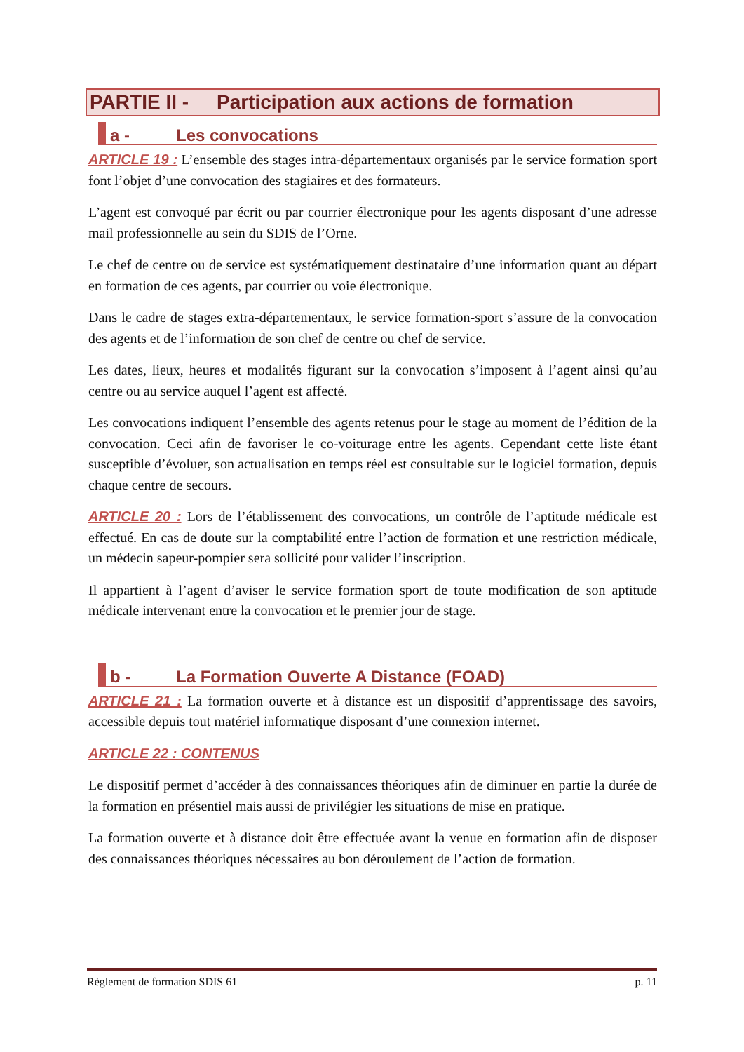PARTIE II - Participation aux actions de formation
a - Les convocations
ARTICLE 19 : L’ensemble des stages intra-départementaux organisés par le service formation sport font l’objet d’une convocation des stagiaires et des formateurs.
L’agent est convoqué par écrit ou par courrier électronique pour les agents disposant d’une adresse mail professionnelle au sein du SDIS de l’Orne.
Le chef de centre ou de service est systématiquement destinataire d’une information quant au départ en formation de ces agents, par courrier ou voie électronique.
Dans le cadre de stages extra-départementaux, le service formation-sport s’assure de la convocation des agents et de l’information de son chef de centre ou chef de service.
Les dates, lieux, heures et modalités figurant sur la convocation s’imposent à l’agent ainsi qu’au centre ou au service auquel l’agent est affecté.
Les convocations indiquent l’ensemble des agents retenus pour le stage au moment de l’édition de la convocation. Ceci afin de favoriser le co-voiturage entre les agents. Cependant cette liste étant susceptible d’évoluer, son actualisation en temps réel est consultable sur le logiciel formation, depuis chaque centre de secours.
ARTICLE 20 : Lors de l’établissement des convocations, un contrôle de l’aptitude médicale est effectué. En cas de doute sur la comptabilité entre l’action de formation et une restriction médicale, un médecin sapeur-pompier sera sollicité pour valider l’inscription.
Il appartient à l’agent d’aviser le service formation sport de toute modification de son aptitude médicale intervenant entre la convocation et le premier jour de stage.
b - La Formation Ouverte A Distance (FOAD)
ARTICLE 21 : La formation ouverte et à distance est un dispositif d’apprentissage des savoirs, accessible depuis tout matériel informatique disposant d’une connexion internet.
ARTICLE 22 : CONTENUS
Le dispositif permet d’accéder à des connaissances théoriques afin de diminuer en partie la durée de la formation en présentiel mais aussi de privilégier les situations de mise en pratique.
La formation ouverte et à distance doit être effectuée avant la venue en formation afin de disposer des connaissances théoriques nécessaires au bon déroulement de l’action de formation.
Règlement de formation SDIS 61 p. 11